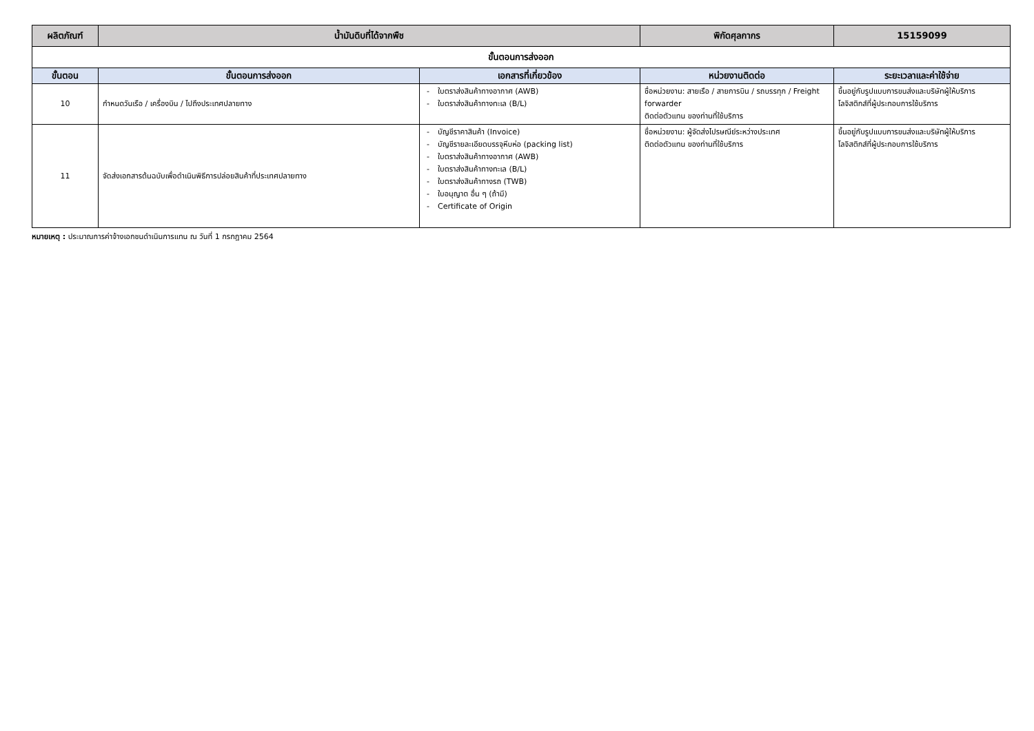| ผลิตภัณฑ์ | น้ำมันดิบที่ได้จากพืช | | พิกัดศุลกากร | 15159099 |
| --- | --- | --- | --- | --- |
| ขั้นตอนการส่งออก | | | | |
| ขั้นตอน | ขั้นตอนการส่งออก | เอกสารที่เกี่ยวข้อง | หน่วยงานติดต่อ | ระยะเวลาและค่าใช้จ่าย |
| 10 | กำหนดวันเรือ / เครื่องบิน / ไปถึงประเทศปลายทาง | - ใบตราส่งสินค้าทางอากาศ (AWB) - ใบตราส่งสินค้าทางทะเล (B/L) | ชื่อหน่วยงาน: สายเรือ / สายการบิน / รถบรรทุก / Freight forwarder ติดต่อตัวแทน ของท่านที่ใช้บริการ | ขึ้นอยู่กับรูปแบบการขนส่งและบริษัทผู้ให้บริการ โลจิสติกส์ที่ผู้ประกอบการใช้บริการ |
| 11 | จัดส่งเอกสารต้นฉบับเพื่อดำเนินพิธีการปล่อยสินค้าที่ประเทศปลายทาง | - บัญชีราคาสินค้า (Invoice) - บัญชีรายละเอียดบรรจุหีบห่อ (packing list) - ใบตราส่งสินค้าทางอากาศ (AWB) - ใบตราส่งสินค้าทางทะเล (B/L) - ใบตราส่งสินค้าทางรถ (TWB) - ใบอนุญาต อื่น ๆ (ถ้ามี) - Certificate of Origin | ชื่อหน่วยงาน: ผู้จัดส่งไปรษณีย์ระหว่างประเทศ ติดต่อตัวแทน ของท่านที่ใช้บริการ | ขึ้นอยู่กับรูปแบบการขนส่งและบริษัทผู้ให้บริการ โลจิสติกส์ที่ผู้ประกอบการใช้บริการ |
หมายเหตุ : ประมาณการค่าจ้างเอกชนดำเนินการแทน ณ วันที่ 1 กรกฎาคม 2564